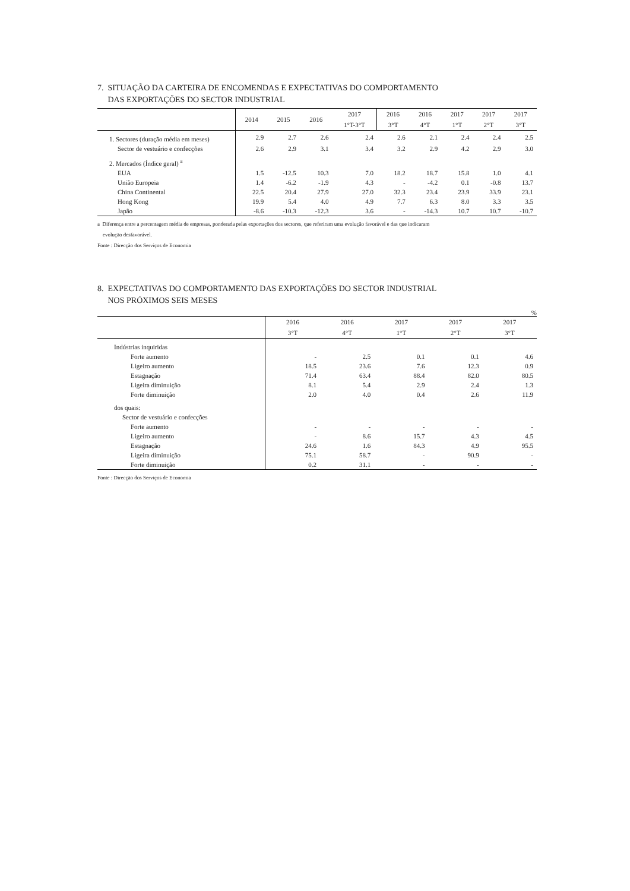7. SITUAÇÃO DA CARTEIRA DE ENCOMENDAS E EXPECTATIVAS DO COMPORTAMENTO
DAS EXPORTAÇÕES DO SECTOR INDUSTRIAL
| | 2014 | 2015 | 2016 | 2017 | 2016 | 2016 | 2017 | 2017 | 2017 |
| --- | --- | --- | --- | --- | --- | --- | --- | --- | --- |
| | | | | 1°T-3°T | 3°T | 4°T | 1°T | 2°T | 3°T |
| 1. Sectores (duração média em meses) | 2.9 | 2.7 | 2.6 | 2.4 | 2.6 | 2.1 | 2.4 | 2.4 | 2.5 |
| Sector de vestuário e confecções | 2.6 | 2.9 | 3.1 | 3.4 | 3.2 | 2.9 | 4.2 | 2.9 | 3.0 |
| 2. Mercados (Índice geral) <sup>a</sup> | | | | | | | | | |
| EUA | 1.5 | -12.5 | 10.3 | 7.0 | 18.2 | 18.7 | 15.8 | 1.0 | 4.1 |
| União Europeia | 1.4 | -6.2 | -1.9 | 4.3 | - | -4.2 | 0.1 | -0.8 | 13.7 |
| China Continental | 22.5 | 20.4 | 27.9 | 27.0 | 32.3 | 23.4 | 23.9 | 33.9 | 23.1 |
| Hong Kong | 19.9 | 5.4 | 4.0 | 4.9 | 7.7 | 6.3 | 8.0 | 3.3 | 3.5 |
| Japão | -8.6 | -10.3 | -12.3 | 3.6 | - | -14.3 | 10.7 | 10.7 | -10.7 |
a Diferença entre a percentagem média de empresas, ponderada pelas exportações dos sectores, que referiram uma evolução favorável e das que indicaram
evolução desfavorável.
Fonte : Direcção dos Serviços de Economia
8. EXPECTATIVAS DO COMPORTAMENTO DAS EXPORTAÇÕES DO SECTOR INDUSTRIAL
NOS PRÓXIMOS SEIS MESES
%
| | 2016 | 2016 | 2017 | 2017 | 2017 |
| --- | --- | --- | --- | --- | --- |
| | 3°T | 4°T | 1°T | 2°T | 3°T |
| Indústrias inquiridas | | | | | |
| Forte aumento | - | 2.5 | 0.1 | 0.1 | 4.6 |
| Ligeiro aumento | 18.5 | 23.6 | 7.6 | 12.3 | 0.9 |
| Estagnação | 71.4 | 63.4 | 88.4 | 82.0 | 80.5 |
| Ligeira diminuição | 8.1 | 5.4 | 2.9 | 2.4 | 1.3 |
| Forte diminuição | 2.0 | 4.0 | 0.4 | 2.6 | 11.9 |
| dos quais: | | | | | |
| Sector de vestuário e confecções | | | | | |
| Forte aumento | - | - | - | - | - |
| Ligeiro aumento | - | 8.6 | 15.7 | 4.3 | 4.5 |
| Estagnação | 24.6 | 1.6 | 84.3 | 4.9 | 95.5 |
| Ligeira diminuição | 75.1 | 58.7 | - | 90.9 | - |
| Forte diminuição | 0.2 | 31.1 | - | - | - |
Fonte : Direcção dos Serviços de Economia